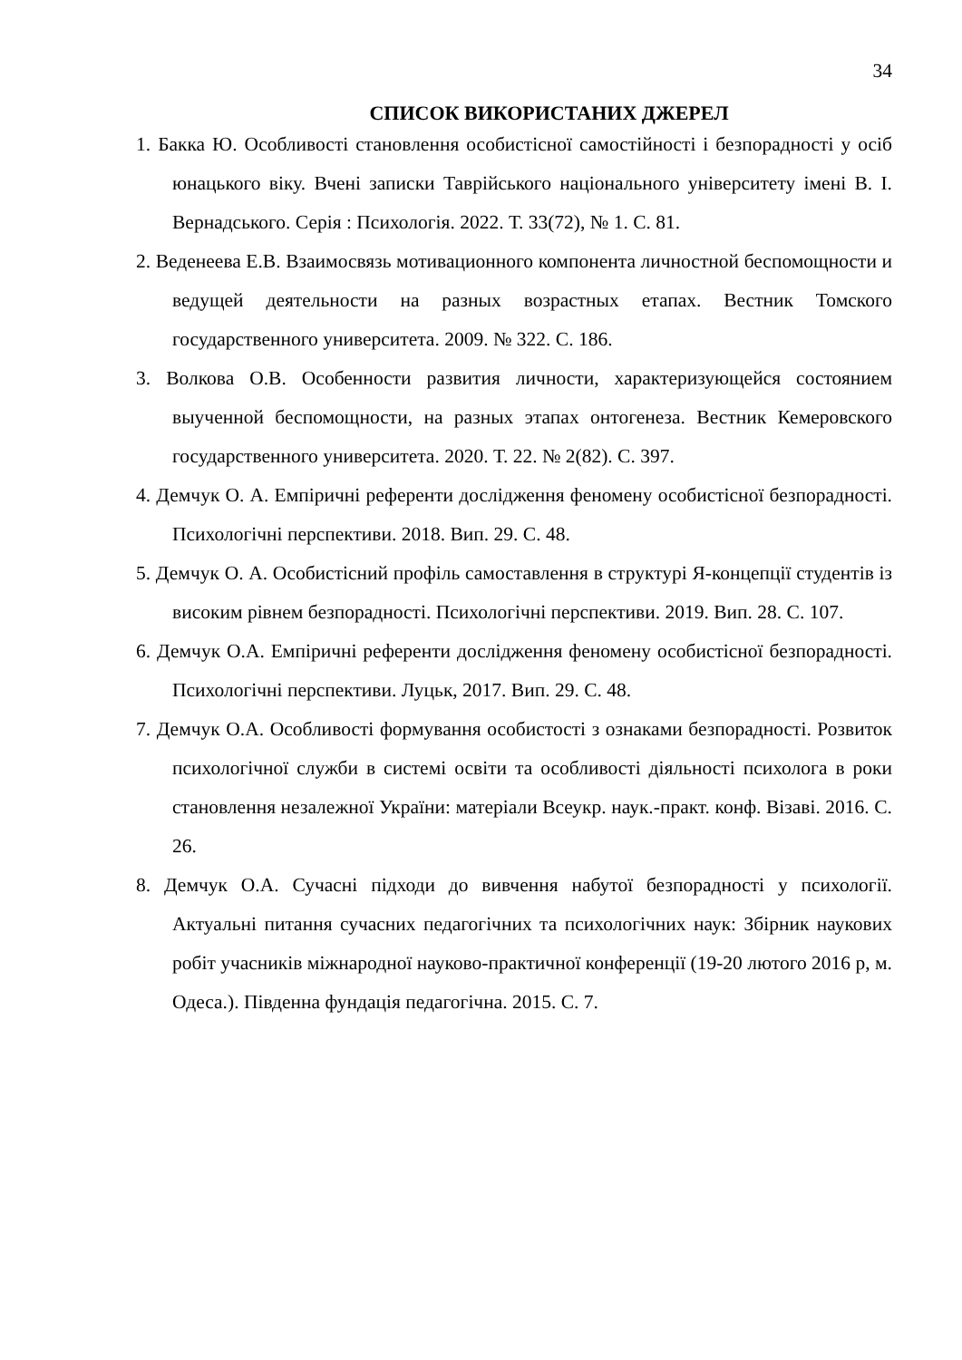34
СПИСОК ВИКОРИСТАНИХ ДЖЕРЕЛ
1. Бакка Ю. Особливості становлення особистісної самостійності і безпорадності у осіб юнацького віку. Вчені записки Таврійського національного університету імені В. І. Вернадського. Серія : Психологія. 2022. Т. 33(72), № 1. С. 81.
2. Веденеева Е.В. Взаимосвязь мотивационного компонента личностной беспомощности и ведущей деятельности на разных возрастных етапах. Вестник Томского государственного университета. 2009. № 322. С. 186.
3. Волкова О.В. Особенности развития личности, характеризующейся состоянием выученной беспомощности, на разных этапах онтогенеза. Вестник Кемеровского государственного университета. 2020. Т. 22. № 2(82). С. 397.
4. Демчук О. А. Емпіричні референти дослідження феномену особистісної безпорадності. Психологічні перспективи. 2018. Вип. 29. С. 48.
5. Демчук О. А. Особистісний профіль самоставлення в структурі Я-концепції студентів із високим рівнем безпорадності. Психологічні перспективи. 2019. Вип. 28. С. 107.
6. Демчук О.А. Емпіричні референти дослідження феномену особистісної безпорадності. Психологічні перспективи. Луцьк, 2017. Вип. 29. С. 48.
7. Демчук О.А. Особливості формування особистості з ознаками безпорадності. Розвиток психологічної служби в системі освіти та особливості діяльності психолога в роки становлення незалежної України: матеріали Всеукр. наук.-практ. конф. Візаві. 2016. С. 26.
8. Демчук О.А. Сучасні підходи до вивчення набутої безпорадності у психології. Актуальні питання сучасних педагогічних та психологічних наук: Збірник наукових робіт учасників міжнародної науково-практичної конференції (19-20 лютого 2016 р, м. Одеса.). Південна фундація педагогічна. 2015. С. 7.